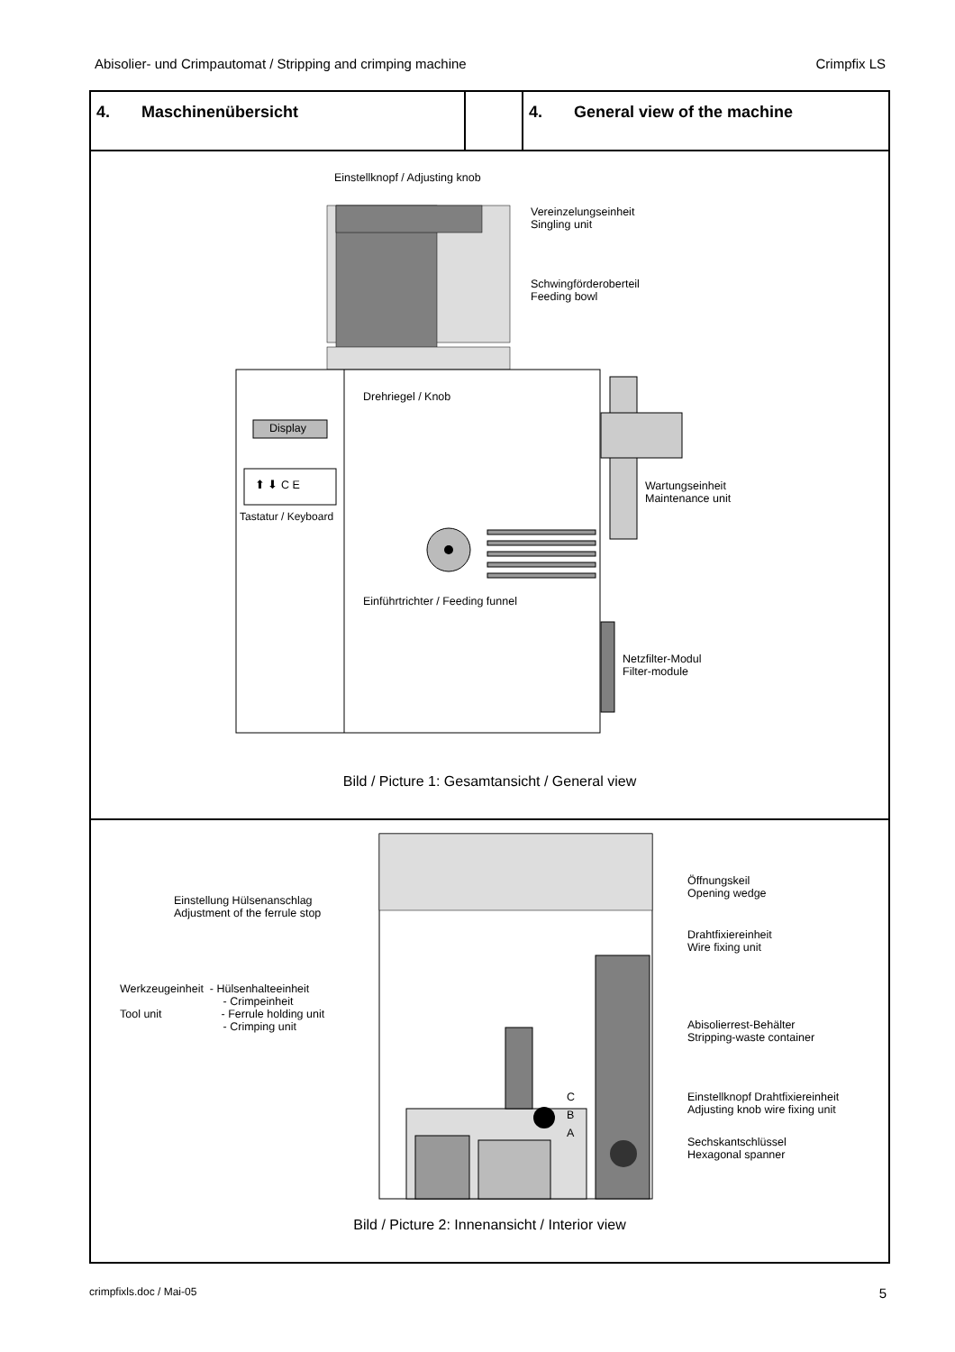Abisolier- und Crimpautomat / Stripping and crimping machine Crimpfix LS
4. Maschinenübersicht 4. General view of the machine
Einstellknopf / Adjusting knob
Vereinzelungseinheit
Singling unit
Schwingförderoberteil
Feeding bowl
Drehriegel / Knob
Display
⬆ ⬇ C E
Tastatur / Keyboard
Wartungseinheit
Maintenance unit
Einführtrichter / Feeding funnel
Netzfilter-Modul
Filter-module
Bild / Picture 1: Gesamtansicht / General view
Einstellung Hülsenanschlag
Adjustment of the ferrule stop
Werkzeugeinheit - Hülsenhalteeinheit
- Crimpeinheit
Tool unit - Ferrule holding unit
- Crimping unit
Öffnungskeil
Opening wedge
Drahtfixiereinheit
Wire fixing unit
Abisolierrest-Behälter
Stripping-waste container
C
B
A
Einstellknopf Drahtfixiereinheit
Adjusting knob wire fixing unit
Sechskantschlüssel
Hexagonal spanner
Bild / Picture 2: Innenansicht / Interior view
crimpfixls.doc / Mai-05 5